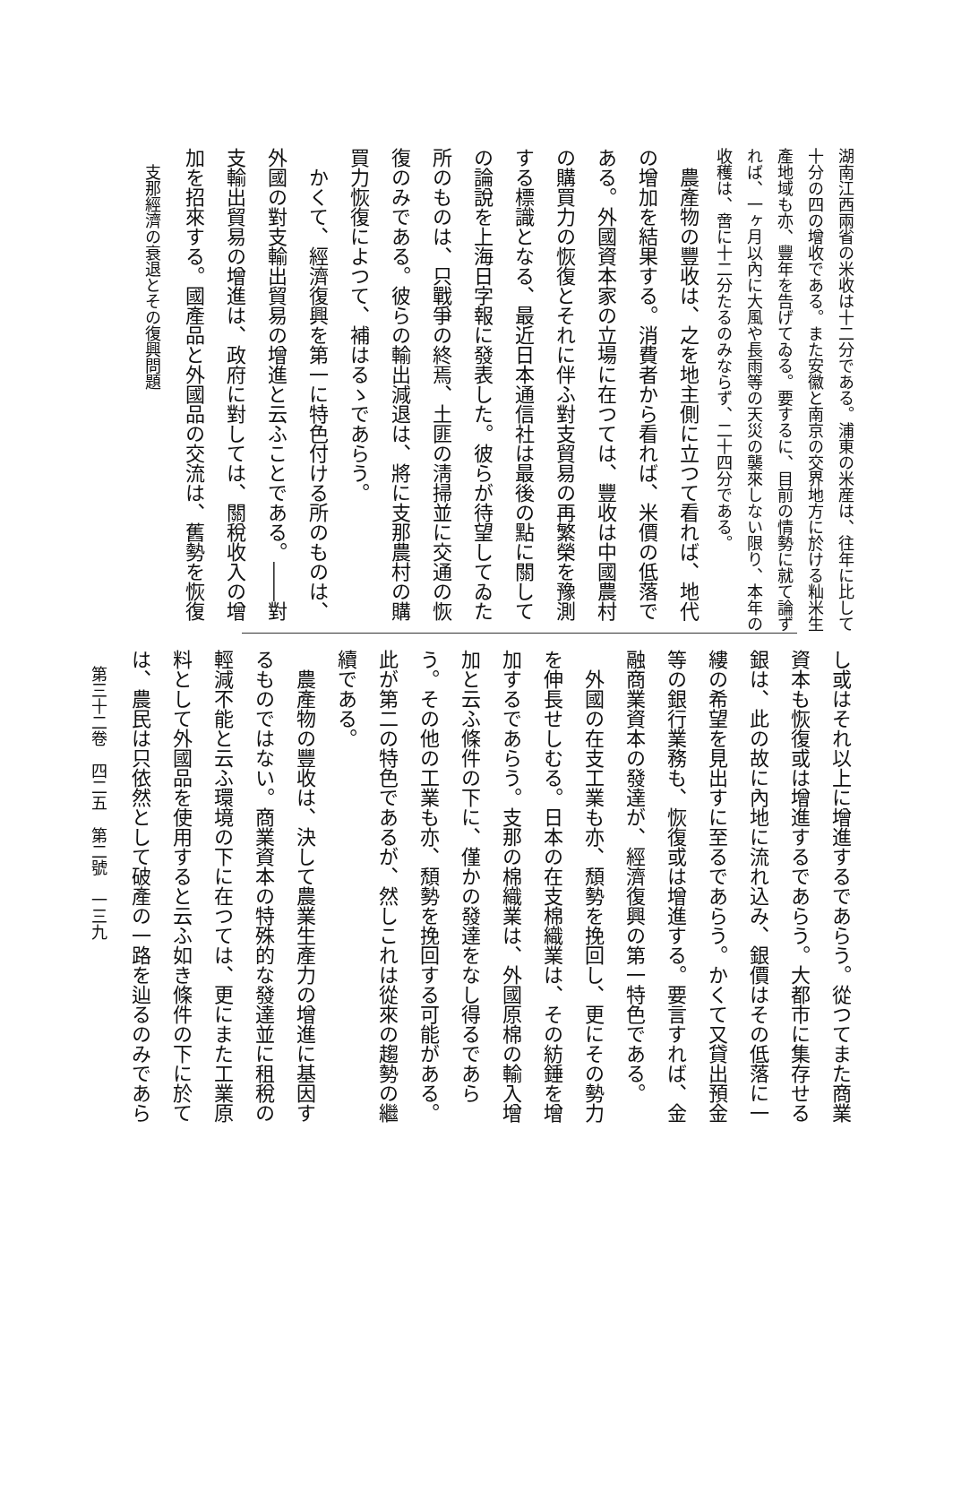湖南江西兩省の米收は十二分である。浦東の米産は、往年に比して十分の四の增收である。また安徽と南京の交界地方に於ける籼米生產地域も亦、豐年を告げてゐる。要するに、目前の情勢に就て論ずれば、一ヶ月以內に大風や長雨等の天災の襲來しない限り、本年の收穫は、啻に十二分たるのみならず、二十四分である。
　農產物の豐收は、之を地主側に立つて看れば、地代の增加を結果する。消費者から看れば、米價の低落である。外國資本家の立場に在つては、豐收は中國農村の購買力の恢復とそれに伴ふ對支貿易の再繁榮を豫測する標識となる、最近日本通信社は最後の點に關しての論說を上海日字報に發表した。彼らが待望してゐた所のものは、只戰爭の終焉、土匪の淸掃並に交通の恢復のみである。彼らの輸出減退は、將に支那農村の購買力恢復によつて、補はるゝであらう。
　かくて、經濟復興を第一に特色付ける所のものは、外國の對支輸出貿易の增進と云ふことである。――對支輸出貿易の增進は、政府に對しては、關稅收入の增加を招來する。國產品と外國品の交流は、舊勢を恢復
　支那經濟の衰退とその復興問題
し或はそれ以上に增進するであらう。從つてまた商業資本も恢復或は增進するであらう。大都市に集存せる銀は、此の故に內地に流れ込み、銀價はその低落に一縷の希望を見出すに至るであらう。かくて又貸出預金等の銀行業務も、恢復或は增進する。要言すれば、金融商業資本の發達が、經濟復興の第一特色である。
　外國の在支工業も亦、頹勢を挽回し、更にその勢力を伸長せしむる。日本の在支棉織業は、その紡錘を增加するであらう。支那の棉織業は、外國原棉の輸入增加と云ふ條件の下に、僅かの發達をなし得るであらう。その他の工業も亦、頹勢を挽回する可能がある。此が第二の特色であるが、然しこれは從來の趨勢の繼續である。
　農產物の豐收は、決して農業生產力の增進に基因するものではない。商業資本の特殊的な發達並に租稅の輕減不能と云ふ環境の下に在つては、更にまた工業原料として外國品を使用すると云ふ如き條件の下に於ては、農民は只依然として破產の一路を辿るのみであら
　第三十二卷　四二五　第二號　一三九